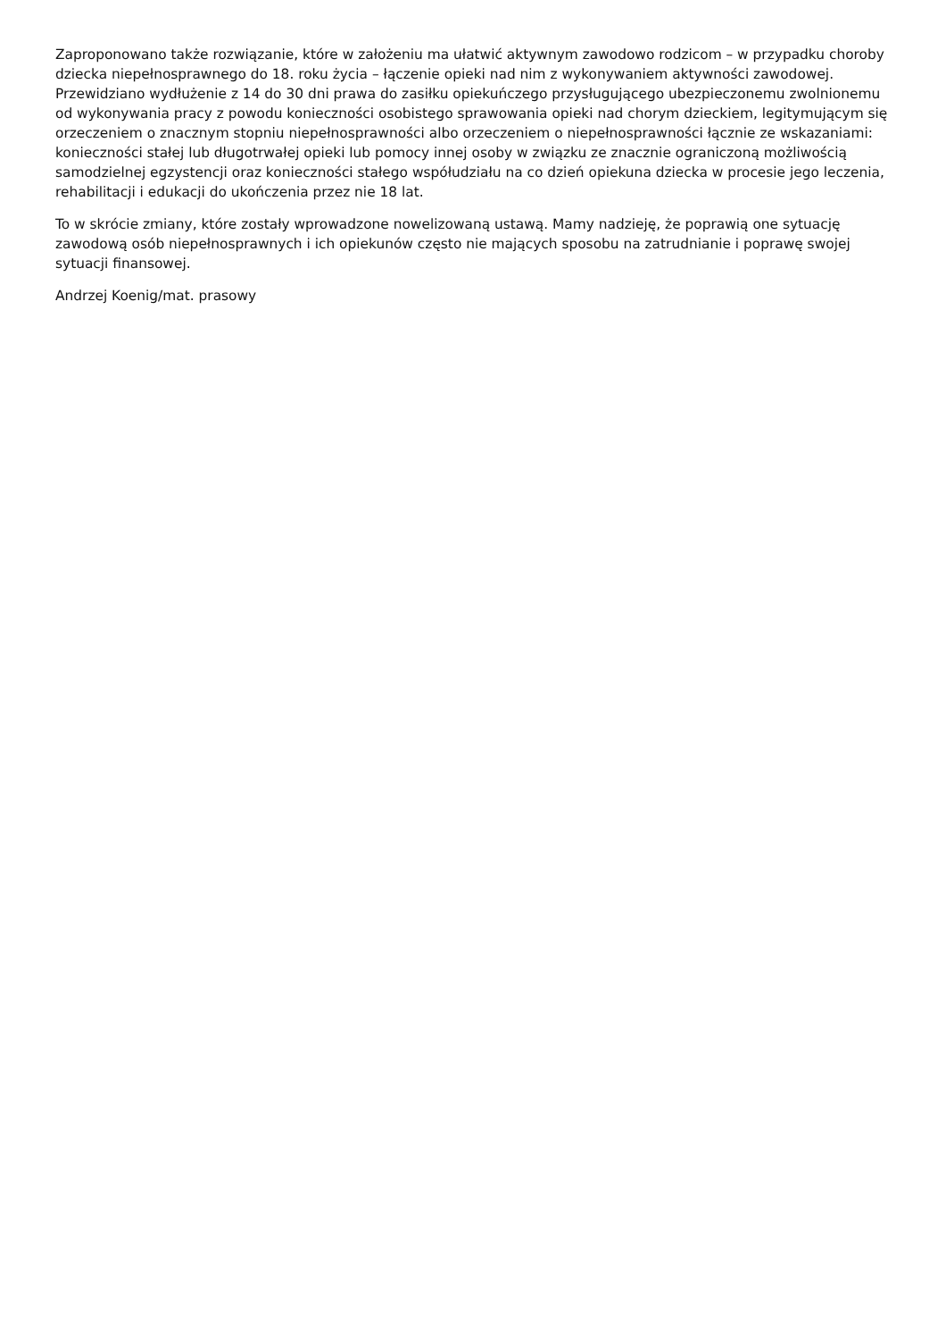Zaproponowano także rozwiązanie, które w założeniu ma ułatwić aktywnym zawodowo rodzicom – w przypadku choroby dziecka niepełnosprawnego do 18. roku życia – łączenie opieki nad nim z wykonywaniem aktywności zawodowej. Przewidziano wydłużenie z 14 do 30 dni prawa do zasiłku opiekuńczego przysługującego ubezpieczonemu zwolnionemu od wykonywania pracy z powodu konieczności osobistego sprawowania opieki nad chorym dzieckiem, legitymującym się orzeczeniem o znacznym stopniu niepełnosprawności albo orzeczeniem o niepełnosprawności łącznie ze wskazaniami: konieczności stałej lub długotrwałej opieki lub pomocy innej osoby w związku ze znacznie ograniczoną możliwością samodzielnej egzystencji oraz konieczności stałego współudziału na co dzień opiekuna dziecka w procesie jego leczenia, rehabilitacji i edukacji do ukończenia przez nie 18 lat.
To w skrócie zmiany, które zostały wprowadzone nowelizowaną ustawą. Mamy nadzieję, że poprawią one sytuację zawodową osób niepełnosprawnych i ich opiekunów często nie mających sposobu na zatrudnianie i poprawę swojej sytuacji finansowej.
Andrzej Koenig/mat. prasowy